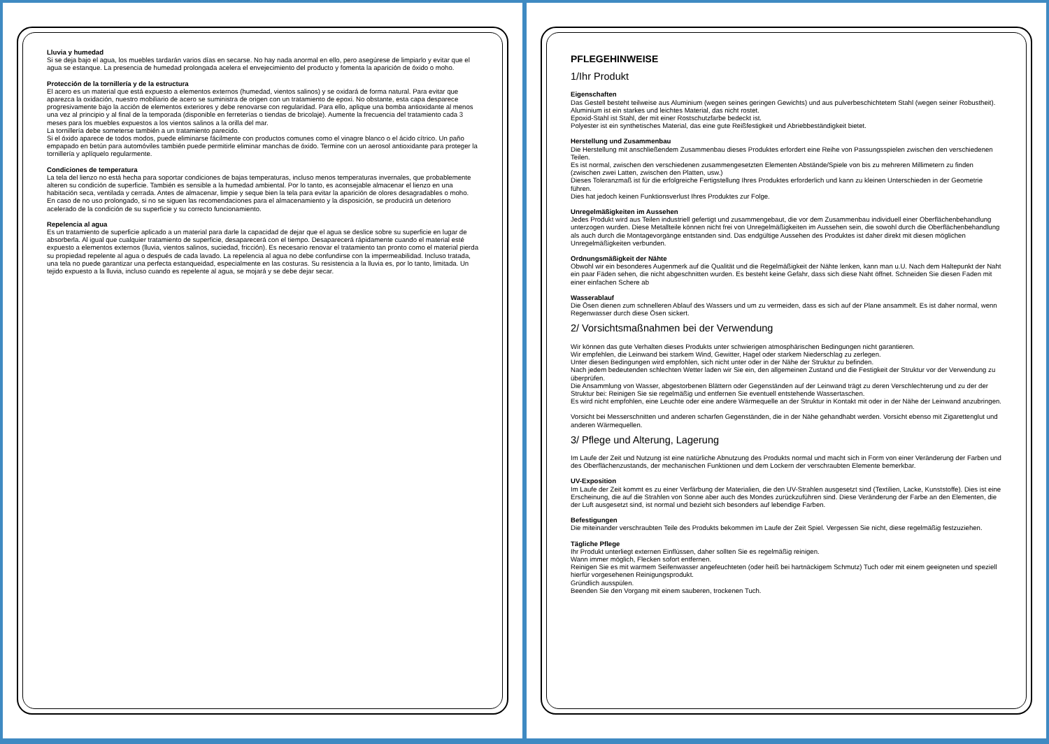Lluvia y humedad
Si se deja bajo el agua, los muebles tardarán varios días en secarse. No hay nada anormal en ello, pero asegúrese de limpiarlo y evitar que el agua se estanque. La presencia de humedad prolongada acelera el envejecimiento del producto y fomenta la aparición de óxido o moho.
Protección de la tornillería y de la estructura
El acero es un material que está expuesto a elementos externos (humedad, vientos salinos) y se oxidará de forma natural. Para evitar que aparezca la oxidación, nuestro mobiliario de acero se suministra de origen con un tratamiento de epoxi. No obstante, esta capa desparece progresivamente bajo la acción de elementos exteriores y debe renovarse con regularidad. Para ello, aplique una bomba antioxidante al menos una vez al principio y al final de la temporada (disponible en ferreterías o tiendas de bricolaje). Aumente la frecuencia del tratamiento cada 3 meses para los muebles expuestos a los vientos salinos a la orilla del mar.
La tornillería debe someterse también a un tratamiento parecido.
Si el óxido aparece de todos modos, puede eliminarse fácilmente con productos comunes como el vinagre blanco o el ácido cítrico. Un paño empapado en betún para automóviles también puede permitirle eliminar manchas de óxido. Termine con un aerosol antioxidante para proteger la tornillería y aplíquelo regularmente.
Condiciones de temperatura
La tela del lienzo no está hecha para soportar condiciones de bajas temperaturas, incluso menos temperaturas invernales, que probablemente alteren su condición de superficie. También es sensible a la humedad ambiental. Por lo tanto, es aconsejable almacenar el lienzo en una habitación seca, ventilada y cerrada. Antes de almacenar, limpie y seque bien la tela para evitar la aparición de olores desagradables o moho.
En caso de no uso prolongado, si no se siguen las recomendaciones para el almacenamiento y la disposición, se producirá un deterioro acelerado de la condición de su superficie y su correcto funcionamiento.
Repelencia al agua
Es un tratamiento de superficie aplicado a un material para darle la capacidad de dejar que el agua se deslice sobre su superficie en lugar de absorberla. Al igual que cualquier tratamiento de superficie, desaparecerá con el tiempo. Desaparecerá rápidamente cuando el material esté expuesto a elementos externos (lluvia, vientos salinos, suciedad, fricción). Es necesario renovar el tratamiento tan pronto como el material pierda su propiedad repelente al agua o después de cada lavado. La repelencia al agua no debe confundirse con la impermeabilidad. Incluso tratada, una tela no puede garantizar una perfecta estanqueidad, especialmente en las costuras. Su resistencia a la lluvia es, por lo tanto, limitada. Un tejido expuesto a la lluvia, incluso cuando es repelente al agua, se mojará y se debe dejar secar.
PFLEGEHINWEISE
1/Ihr Produkt
Eigenschaften
Das Gestell besteht teilweise aus Aluminium (wegen seines geringen Gewichts) und aus pulverbeschichtetem Stahl (wegen seiner Robustheit).
Aluminium ist ein starkes und leichtes Material, das nicht rostet.
Epoxid-Stahl ist Stahl, der mit einer Rostschutzfarbe bedeckt ist.
Polyester ist ein synthetisches Material, das eine gute Reißfestigkeit und Abriebbeständigkeit bietet.
Herstellung und Zusammenbau
Die Herstellung mit anschließendem Zusammenbau dieses Produktes erfordert eine Reihe von Passungsspielen zwischen den verschiedenen Teilen.
Es ist normal, zwischen den verschiedenen zusammengesetzten Elementen Abstände/Spiele von bis zu mehreren Millimetern zu finden (zwischen zwei Latten, zwischen den Platten, usw.)
Dieses Toleranzmaß ist für die erfolgreiche Fertigstellung Ihres Produktes erforderlich und kann zu kleinen Unterschieden in der Geometrie führen.
Dies hat jedoch keinen Funktionsverlust Ihres Produktes zur Folge.
Unregelmäßigkeiten im Aussehen
Jedes Produkt wird aus Teilen industriell gefertigt und zusammengebaut, die vor dem Zusammenbau individuell einer Oberflächenbehandlung unterzogen wurden. Diese Metallteile können nicht frei von Unregelmäßigkeiten im Aussehen sein, die sowohl durch die Oberflächenbehandlung als auch durch die Montagevorgänge entstanden sind. Das endgültige Aussehen des Produktes ist daher direkt mit diesen möglichen Unregelmäßigkeiten verbunden.
Ordnungsmäßigkeit der Nähte
Obwohl wir ein besonderes Augenmerk auf die Qualität und die Regelmäßigkeit der Nähte lenken, kann man u.U. Nach dem Haltepunkt der Naht ein paar Fäden sehen, die nicht abgeschnitten wurden. Es besteht keine Gefahr, dass sich diese Naht öffnet. Schneiden Sie diesen Faden mit einer einfachen Schere ab
Wasserablauf
Die Ösen dienen zum schnelleren Ablauf des Wassers und um zu vermeiden, dass es sich auf der Plane ansammelt. Es ist daher normal, wenn Regenwasser durch diese Ösen sickert.
2/ Vorsichtsmaßnahmen bei der Verwendung
Wir können das gute Verhalten dieses Produkts unter schwierigen atmosphärischen Bedingungen nicht garantieren.
Wir empfehlen, die Leinwand bei starkem Wind, Gewitter, Hagel oder starkem Niederschlag zu zerlegen.
Unter diesen Bedingungen wird empfohlen, sich nicht unter oder in der Nähe der Struktur zu befinden.
Nach jedem bedeutenden schlechten Wetter laden wir Sie ein, den allgemeinen Zustand und die Festigkeit der Struktur vor der Verwendung zu überprüfen.
Die Ansammlung von Wasser, abgestorbenen Blättern oder Gegenständen auf der Leinwand trägt zu deren Verschlechterung und zu der der Struktur bei: Reinigen Sie sie regelmäßig und entfernen Sie eventuell entstehende Wassertaschen.
Es wird nicht empfohlen, eine Leuchte oder eine andere Wärmequelle an der Struktur in Kontakt mit oder in der Nähe der Leinwand anzubringen.
Vorsicht bei Messerschnitten und anderen scharfen Gegenständen, die in der Nähe gehandhabt werden. Vorsicht ebenso mit Zigarettenglut und anderen Wärmequellen.
3/ Pflege und Alterung, Lagerung
Im Laufe der Zeit und Nutzung ist eine natürliche Abnutzung des Produkts normal und macht sich in Form von einer Veränderung der Farben und des Oberflächenzustands, der mechanischen Funktionen und dem Lockern der verschraubten Elemente bemerkbar.
UV-Exposition
Im Laufe der Zeit kommt es zu einer Verfärbung der Materialien, die den UV-Strahlen ausgesetzt sind (Textilien, Lacke, Kunststoffe). Dies ist eine Erscheinung, die auf die Strahlen von Sonne aber auch des Mondes zurückzuführen sind. Diese Veränderung der Farbe an den Elementen, die der Luft ausgesetzt sind, ist normal und bezieht sich besonders auf lebendige Farben.
Befestigungen
Die miteinander verschraubten Teile des Produkts bekommen im Laufe der Zeit Spiel. Vergessen Sie nicht, diese regelmäßig festzuziehen.
Tägliche Pflege
Ihr Produkt unterliegt externen Einflüssen, daher sollten Sie es regelmäßig reinigen.
Wann immer möglich, Flecken sofort entfernen.
Reinigen Sie es mit warmem Seifenwasser angefeuchteten (oder heiß bei hartnäckigem Schmutz) Tuch oder mit einem geeigneten und speziell hierfür vorgesehenen Reinigungsprodukt.
Gründlich ausspülen.
Beenden Sie den Vorgang mit einem sauberen, trockenen Tuch.